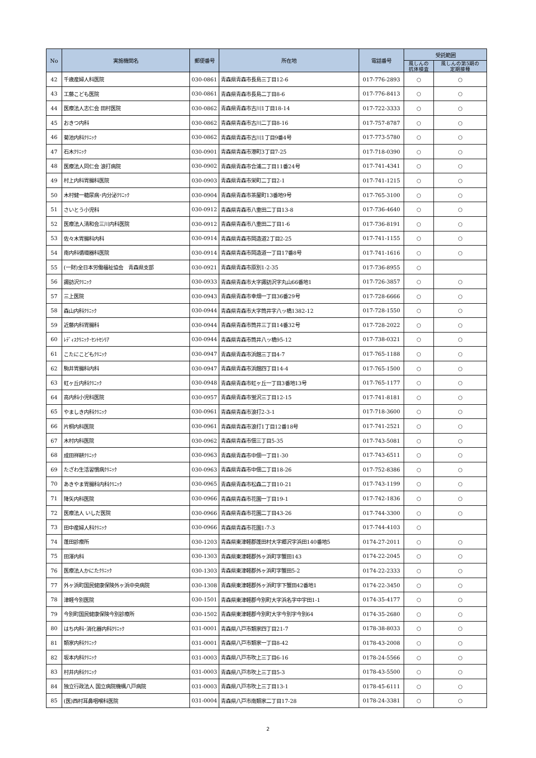| No | 実施機関名 | 郵便番号 | 所在地 | 電話番号 | 受託範囲 | |
| --- | --- | --- | --- | --- | --- | --- |
| | | | | | 風しんの 抗体検査 | 風しんの第5期の 定期接種 |
| 42 | 千歳産婦人科医院 | 030-0861 | 青森県青森市長島三丁目12-6 | 017-776-2893 | ○ | ○ |
| 43 | 工藤こども医院 | 030-0861 | 青森県青森市長島二丁目8-6 | 017-776-8413 | ○ | ○ |
| 44 | 医療法人志仁会 田村医院 | 030-0862 | 青森県青森市古川1丁目18-14 | 017-722-3333 | ○ | ○ |
| 45 | おきつ内科 | 030-0862 | 青森県青森市古川二丁目8-16 | 017-757-8787 | ○ | ○ |
| 46 | 菊池内科ｸﾘﾆｯｸ | 030-0862 | 青森県青森市古川1丁目9番4号 | 017-773-5780 | ○ | ○ |
| 47 | 石木ｸﾘﾆｯｸ | 030-0901 | 青森県青森市港町3丁目7-25 | 017-718-0390 | ○ | ○ |
| 48 | 医療法人同仁会 浪打病院 | 030-0902 | 青森県青森市合浦二丁目11番24号 | 017-741-4341 | ○ | ○ |
| 49 | 村上内科胃腸科医院 | 030-0903 | 青森県青森市栄町二丁目2-1 | 017-741-1215 | ○ | ○ |
| 50 | 木村健一糖尿病･内分泌ｸﾘﾆｯｸ | 030-0904 | 青森県青森市茶屋町13番地9号 | 017-765-3100 | ○ | ○ |
| 51 | さいとう小児科 | 030-0912 | 青森県青森市八重田二丁目13-8 | 017-736-4640 | ○ | ○ |
| 52 | 医療法人清和会三川内科医院 | 030-0912 | 青森県青森市八重田二丁目1-6 | 017-736-8191 | ○ | ○ |
| 53 | 佐々木胃腸科内科 | 030-0914 | 青森県青森市岡造道2丁目2-25 | 017-741-1155 | ○ | ○ |
| 54 | 南内科循環器科医院 | 030-0914 | 青森県青森市岡造道一丁目17番8号 | 017-741-1616 | ○ | ○ |
| 55 | (一財)全日本労働福祉協会 青森県支部 | 030-0921 | 青森県青森市原別1-2-35 | 017-736-8955 | ○ | |
| 56 | 諏訪沢ｸﾘﾆｯｸ | 030-0933 | 青森県青森市大字諏訪沢字丸山66番地1 | 017-726-3857 | ○ | ○ |
| 57 | 三上医院 | 030-0943 | 青森県青森市幸畑一丁目36番29号 | 017-728-6666 | ○ | ○ |
| 58 | 森山内科ｸﾘﾆｯｸ | 030-0944 | 青森県青森市大字筒井字八ッ橋1382-12 | 017-728-1550 | ○ | ○ |
| 59 | 近藤内科胃腸科 | 030-0944 | 青森県青森市筒井三丁目14番32号 | 017-728-2022 | ○ | ○ |
| 60 | ﾚﾃﾞｨｽｸﾘﾆｯｸ･ｾﾝﾄｾｼﾘｱ | 030-0944 | 青森県青森市筒井八ッ橋95-12 | 017-738-0321 | ○ | ○ |
| 61 | こたにこどもｸﾘﾆｯｸ | 030-0947 | 青森県青森市浜館三丁目4-7 | 017-765-1188 | ○ | ○ |
| 62 | 駒井胃腸科内科 | 030-0947 | 青森県青森市浜館四丁目14-4 | 017-765-1500 | ○ | ○ |
| 63 | 虹ヶ丘内科ｸﾘﾆｯｸ | 030-0948 | 青森県青森市虹ヶ丘一丁目3番地13号 | 017-765-1177 | ○ | ○ |
| 64 | 高内科小児科医院 | 030-0957 | 青森県青森市蛍沢三丁目12-15 | 017-741-8181 | ○ | ○ |
| 65 | やましき内科ｸﾘﾆｯｸ | 030-0961 | 青森県青森市浪打2-3-1 | 017-718-3600 | ○ | ○ |
| 66 | 片桐内科医院 | 030-0961 | 青森県青森市浪打1丁目12番18号 | 017-741-2521 | ○ | ○ |
| 67 | 木村内科医院 | 030-0962 | 青森県青森市佃三丁目5-35 | 017-743-5081 | ○ | ○ |
| 68 | 成田祥耕ｸﾘﾆｯｸ | 030-0963 | 青森県青森市中佃一丁目1-30 | 017-743-6511 | ○ | ○ |
| 69 | たざわ生活習慣病ｸﾘﾆｯｸ | 030-0963 | 青森県青森市中佃二丁目18-26 | 017-752-8386 | ○ | ○ |
| 70 | あきやま胃腸科内科ｸﾘﾆｯｸ | 030-0965 | 青森県青森市松森二丁目10-21 | 017-743-1199 | ○ | ○ |
| 71 | 降矢内科医院 | 030-0966 | 青森県青森市花園一丁目19-1 | 017-742-1836 | ○ | ○ |
| 72 | 医療法人 いしだ医院 | 030-0966 | 青森県青森市花園二丁目43-26 | 017-744-3300 | ○ | ○ |
| 73 | 田中産婦人科ｸﾘﾆｯｸ | 030-0966 | 青森県青森市花園1-7-3 | 017-744-4103 | ○ | |
| 74 | 蓬田診療所 | 030-1203 | 青森県東津軽郡蓬田村大字郷沢字浜田140番地5 | 0174-27-2011 | ○ | ○ |
| 75 | 田澤内科 | 030-1303 | 青森県東津軽郡外ヶ浜町字蟹田143 | 0174-22-2045 | ○ | ○ |
| 76 | 医療法人かにたｸﾘﾆｯｸ | 030-1303 | 青森県東津軽郡外ヶ浜町字蟹田5-2 | 0174-22-2333 | ○ | ○ |
| 77 | 外ヶ浜町国民健康保険外ヶ浜中央病院 | 030-1308 | 青森県東津軽郡外ヶ浜町字下蟹田42番地1 | 0174-22-3450 | ○ | ○ |
| 78 | 津軽今別医院 | 030-1501 | 青森県東津軽郡今別町大字浜名字中宇田1-1 | 0174-35-4177 | ○ | ○ |
| 79 | 今別町国民健康保険今別診療所 | 030-1502 | 青森県東津軽郡今別町大字今別字今別64 | 0174-35-2680 | ○ | ○ |
| 80 | はち内科･消化器内科ｸﾘﾆｯｸ | 031-0001 | 青森県八戸市類家四丁目21-7 | 0178-38-8033 | ○ | ○ |
| 81 | 類家内科ｸﾘﾆｯｸ | 031-0001 | 青森県八戸市類家一丁目8-42 | 0178-43-2008 | ○ | ○ |
| 82 | 坂本内科ｸﾘﾆｯｸ | 031-0003 | 青森県八戸市吹上三丁目6-16 | 0178-24-5566 | ○ | ○ |
| 83 | 村井内科ｸﾘﾆｯｸ | 031-0003 | 青森県八戸市吹上三丁目5-3 | 0178-43-5500 | ○ | ○ |
| 84 | 独立行政法人 国立病院機構八戸病院 | 031-0003 | 青森県八戸市吹上三丁目13-1 | 0178-45-6111 | ○ | ○ |
| 85 | (医)西村耳鼻咽喉科医院 | 031-0004 | 青森県八戸市南類家二丁目17-28 | 0178-24-3381 | ○ | ○ |
2